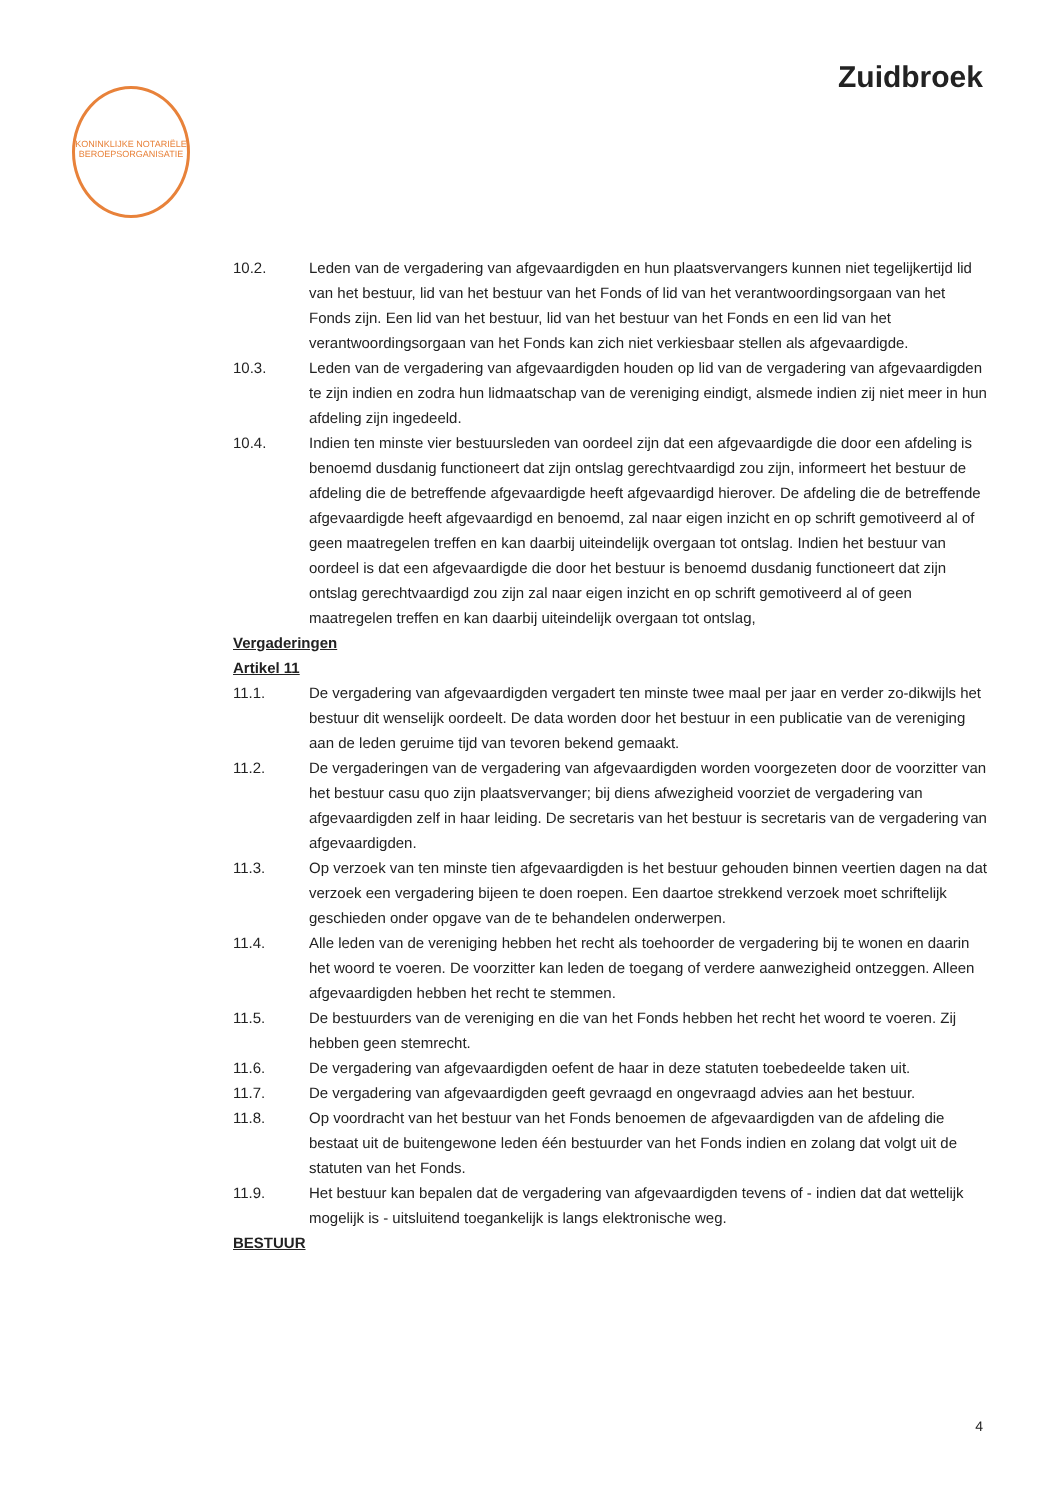KONINKLIJKE NOTARIËLE BEROEPSORGANISATIE
Zuidbroek
10.2. Leden van de vergadering van afgevaardigden en hun plaatsvervangers kunnen niet tegelijkertijd lid van het bestuur, lid van het bestuur van het Fonds of lid van het verantwoordingsorgaan van het Fonds zijn. Een lid van het bestuur, lid van het bestuur van het Fonds en een lid van het verantwoordingsorgaan van het Fonds kan zich niet verkiesbaar stellen als afgevaardigde.
10.3. Leden van de vergadering van afgevaardigden houden op lid van de vergadering van afgevaardigden te zijn indien en zodra hun lidmaatschap van de vereniging eindigt, alsmede indien zij niet meer in hun afdeling zijn ingedeeld.
10.4. Indien ten minste vier bestuursleden van oordeel zijn dat een afgevaardigde die door een afdeling is benoemd dusdanig functioneert dat zijn ontslag gerechtvaardigd zou zijn, informeert het bestuur de afdeling die de betreffende afgevaardigde heeft afgevaardigd hierover. De afdeling die de betreffende afgevaardigde heeft afgevaardigd en benoemd, zal naar eigen inzicht en op schrift gemotiveerd al of geen maatregelen treffen en kan daarbij uiteindelijk overgaan tot ontslag. Indien het bestuur van oordeel is dat een afgevaardigde die door het bestuur is benoemd dusdanig functioneert dat zijn ontslag gerechtvaardigd zou zijn zal naar eigen inzicht en op schrift gemotiveerd al of geen maatregelen treffen en kan daarbij uiteindelijk overgaan tot ontslag,
Vergaderingen
Artikel 11
11.1. De vergadering van afgevaardigden vergadert ten minste twee maal per jaar en verder zo-dikwijls het bestuur dit wenselijk oordeelt. De data worden door het bestuur in een publicatie van de vereniging aan de leden geruime tijd van tevoren bekend gemaakt.
11.2. De vergaderingen van de vergadering van afgevaardigden worden voorgezeten door de voorzitter van het bestuur casu quo zijn plaatsvervanger; bij diens afwezigheid voorziet de vergadering van afgevaardigden zelf in haar leiding. De secretaris van het bestuur is secretaris van de vergadering van afgevaardigden.
11.3. Op verzoek van ten minste tien afgevaardigden is het bestuur gehouden binnen veertien dagen na dat verzoek een vergadering bijeen te doen roepen. Een daartoe strekkend verzoek moet schriftelijk geschieden onder opgave van de te behandelen onderwerpen.
11.4. Alle leden van de vereniging hebben het recht als toehoorder de vergadering bij te wonen en daarin het woord te voeren. De voorzitter kan leden de toegang of verdere aanwezigheid ontzeggen. Alleen afgevaardigden hebben het recht te stemmen.
11.5. De bestuurders van de vereniging en die van het Fonds hebben het recht het woord te voeren. Zij hebben geen stemrecht.
11.6. De vergadering van afgevaardigden oefent de haar in deze statuten toebedeelde taken uit.
11.7. De vergadering van afgevaardigden geeft gevraagd en ongevraagd advies aan het bestuur.
11.8. Op voordracht van het bestuur van het Fonds benoemen de afgevaardigden van de afdeling die bestaat uit de buitengewone leden één bestuurder van het Fonds indien en zolang dat volgt uit de statuten van het Fonds.
11.9. Het bestuur kan bepalen dat de vergadering van afgevaardigden tevens of - indien dat dat wettelijk mogelijk is - uitsluitend toegankelijk is langs elektronische weg.
BESTUUR
4